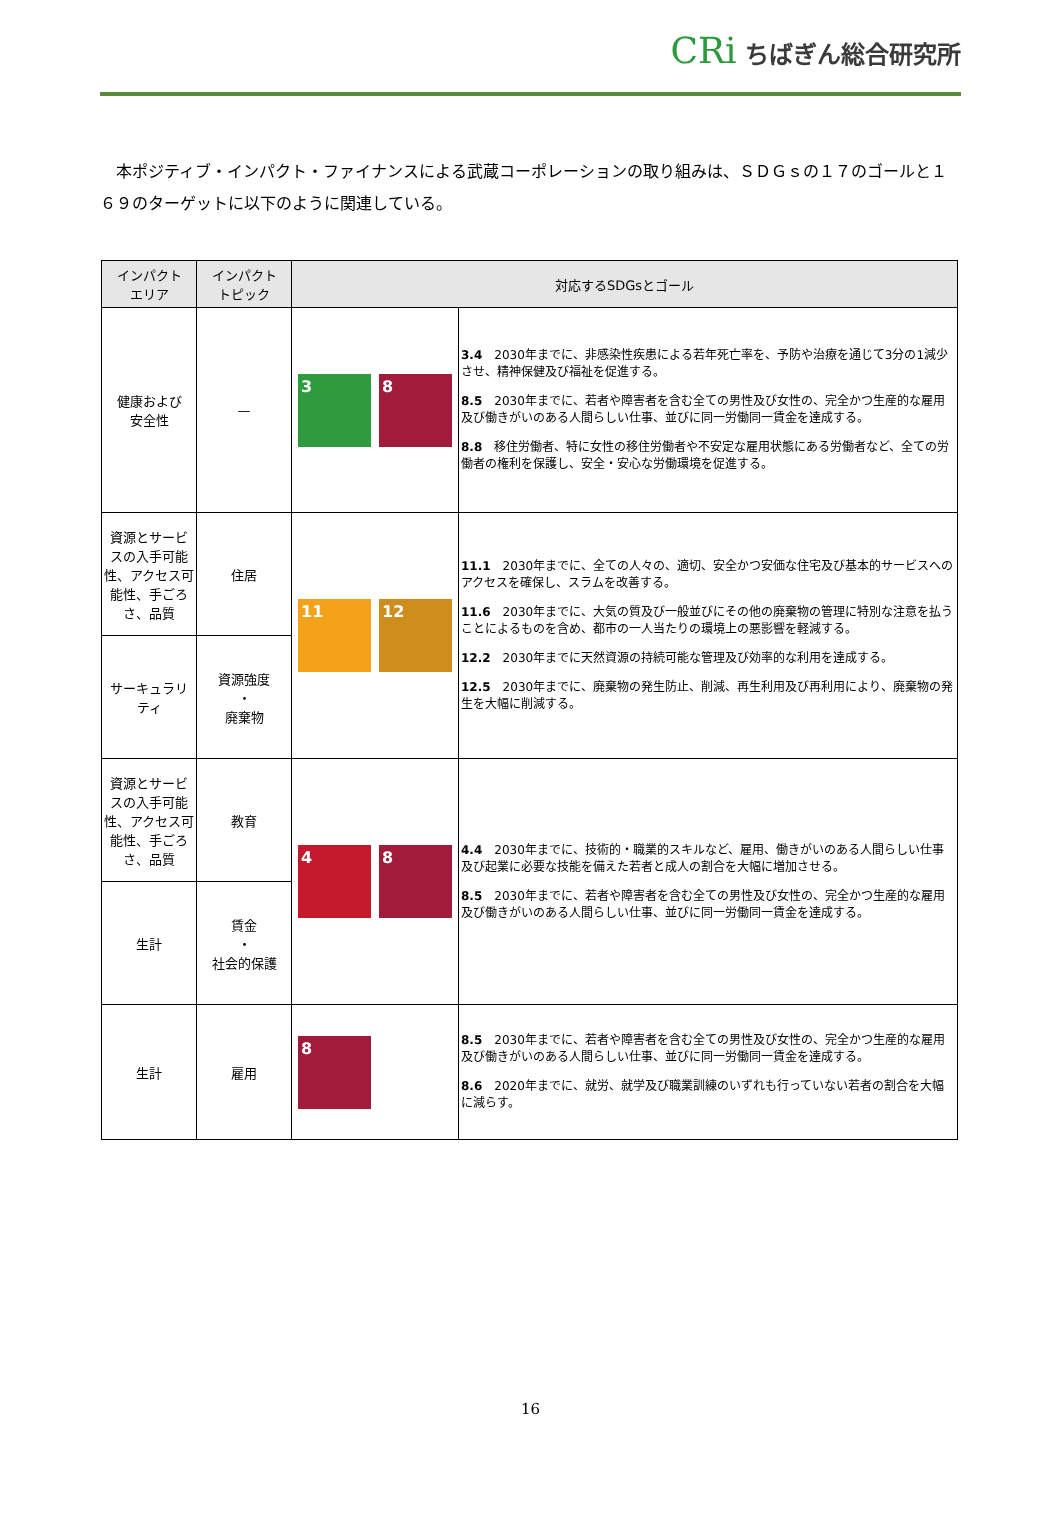CRi ちばぎん総合研究所
本ポジティブ・インパクト・ファイナンスによる武蔵コーポレーションの取り組みは、ＳＤＧｓの１７のゴールと１６９のターゲットに以下のように関連している。
| インパクト エリア | インパクト トピック | 対応するSDGsとゴール | |
| --- | --- | --- | --- |
| 健康および 安全性 | — | 3 8 | 3.4 2030年までに、非感染性疾患による若年死亡率を、予防や治療を通じて3分の1減少させ、精神保健及び福祉を促進する。 8.5 2030年までに、若者や障害者を含む全ての男性及び女性の、完全かつ生産的な雇用及び働きがいのある人間らしい仕事、並びに同一労働同一賃金を達成する。 8.8 移住労働者、特に女性の移住労働者や不安定な雇用状態にある労働者など、全ての労働者の権利を保護し、安全・安心な労働環境を促進する。 |
| 資源とサービスの入手可能性、アクセス可能性、手ごろさ、品質 | 住居 | 11 12 | 11.1 2030年までに、全ての人々の、適切、安全かつ安価な住宅及び基本的サービスへのアクセスを確保し、スラムを改善する。 11.6 2030年までに、大気の質及び一般並びにその他の廃棄物の管理に特別な注意を払うことによるものを含め、都市の一人当たりの環境上の悪影響を軽減する。 12.2 2030年までに天然資源の持続可能な管理及び効率的な利用を達成する。 12.5 2030年までに、廃棄物の発生防止、削減、再生利用及び再利用により、廃棄物の発生を大幅に削減する。 |
| サーキュラリティ | 資源強度 ・ 廃棄物 | | |
| 資源とサービスの入手可能性、アクセス可能性、手ごろさ、品質 | 教育 | 4 8 | 4.4 2030年までに、技術的・職業的スキルなど、雇用、働きがいのある人間らしい仕事及び起業に必要な技能を備えた若者と成人の割合を大幅に増加させる。 8.5 2030年までに、若者や障害者を含む全ての男性及び女性の、完全かつ生産的な雇用及び働きがいのある人間らしい仕事、並びに同一労働同一賃金を達成する。 |
| 生計 | 賃金 ・ 社会的保護 | | |
| 生計 | 雇用 | 8 | 8.5 2030年までに、若者や障害者を含む全ての男性及び女性の、完全かつ生産的な雇用及び働きがいのある人間らしい仕事、並びに同一労働同一賃金を達成する。 8.6 2020年までに、就労、就学及び職業訓練のいずれも行っていない若者の割合を大幅に減らす。 |
16